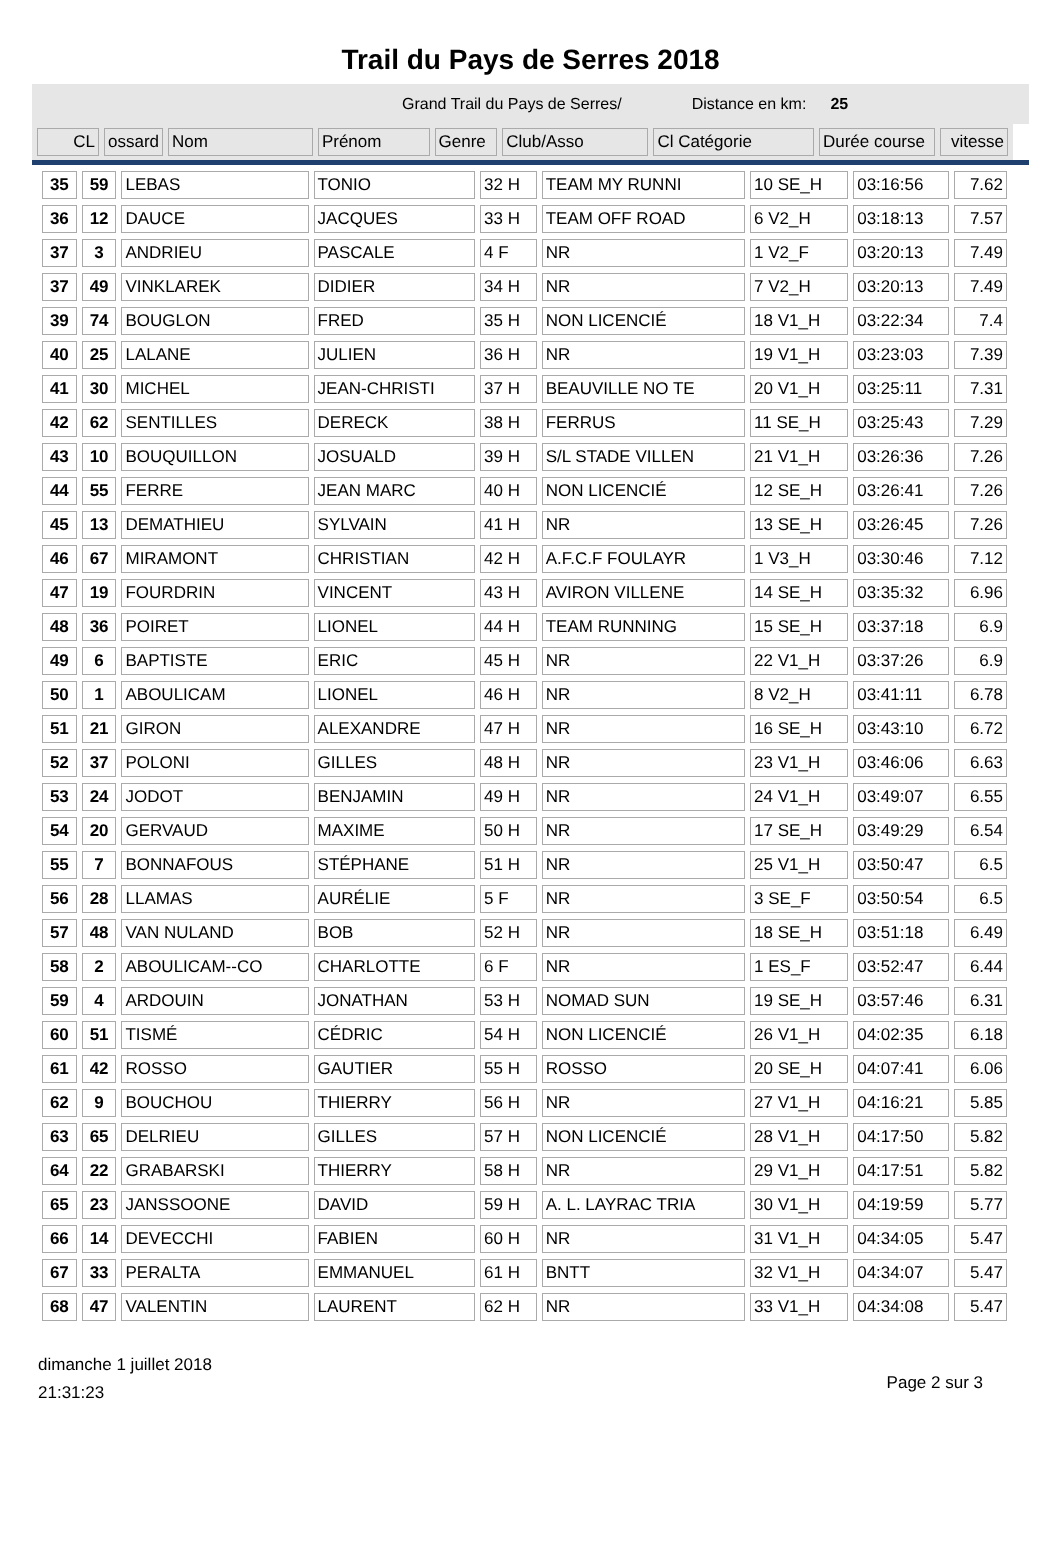Trail du Pays de Serres 2018
Grand Trail du Pays de Serres/ Distance en km: 25
| CL | ossard | Nom | Prénom | Genre | Club/Asso | Cl Catégorie | Durée course | vitesse |
| --- | --- | --- | --- | --- | --- | --- | --- | --- |
| 35 | 59 | LEBAS | TONIO | 32 H | TEAM MY RUNNI | 10 SE_H | 03:16:56 | 7.62 |
| 36 | 12 | DAUCE | JACQUES | 33 H | TEAM OFF ROAD | 6 V2_H | 03:18:13 | 7.57 |
| 37 | 3 | ANDRIEU | PASCALE | 4 F | NR | 1 V2_F | 03:20:13 | 7.49 |
| 37 | 49 | VINKLAREK | DIDIER | 34 H | NR | 7 V2_H | 03:20:13 | 7.49 |
| 39 | 74 | BOUGLON | FRED | 35 H | NON LICENCIÉ | 18 V1_H | 03:22:34 | 7.4 |
| 40 | 25 | LALANE | JULIEN | 36 H | NR | 19 V1_H | 03:23:03 | 7.39 |
| 41 | 30 | MICHEL | JEAN-CHRISTI | 37 H | BEAUVILLE NO TE | 20 V1_H | 03:25:11 | 7.31 |
| 42 | 62 | SENTILLES | DERECK | 38 H | FERRUS | 11 SE_H | 03:25:43 | 7.29 |
| 43 | 10 | BOUQUILLON | JOSUALD | 39 H | S/L STADE VILLEN | 21 V1_H | 03:26:36 | 7.26 |
| 44 | 55 | FERRE | JEAN MARC | 40 H | NON LICENCIÉ | 12 SE_H | 03:26:41 | 7.26 |
| 45 | 13 | DEMATHIEU | SYLVAIN | 41 H | NR | 13 SE_H | 03:26:45 | 7.26 |
| 46 | 67 | MIRAMONT | CHRISTIAN | 42 H | A.F.C.F FOULAYR | 1 V3_H | 03:30:46 | 7.12 |
| 47 | 19 | FOURDRIN | VINCENT | 43 H | AVIRON VILLENE | 14 SE_H | 03:35:32 | 6.96 |
| 48 | 36 | POIRET | LIONEL | 44 H | TEAM RUNNING | 15 SE_H | 03:37:18 | 6.9 |
| 49 | 6 | BAPTISTE | ERIC | 45 H | NR | 22 V1_H | 03:37:26 | 6.9 |
| 50 | 1 | ABOULICAM | LIONEL | 46 H | NR | 8 V2_H | 03:41:11 | 6.78 |
| 51 | 21 | GIRON | ALEXANDRE | 47 H | NR | 16 SE_H | 03:43:10 | 6.72 |
| 52 | 37 | POLONI | GILLES | 48 H | NR | 23 V1_H | 03:46:06 | 6.63 |
| 53 | 24 | JODOT | BENJAMIN | 49 H | NR | 24 V1_H | 03:49:07 | 6.55 |
| 54 | 20 | GERVAUD | MAXIME | 50 H | NR | 17 SE_H | 03:49:29 | 6.54 |
| 55 | 7 | BONNAFOUS | STÉPHANE | 51 H | NR | 25 V1_H | 03:50:47 | 6.5 |
| 56 | 28 | LLAMAS | AURÉLIE | 5 F | NR | 3 SE_F | 03:50:54 | 6.5 |
| 57 | 48 | VAN NULAND | BOB | 52 H | NR | 18 SE_H | 03:51:18 | 6.49 |
| 58 | 2 | ABOULICAM--CO | CHARLOTTE | 6 F | NR | 1 ES_F | 03:52:47 | 6.44 |
| 59 | 4 | ARDOUIN | JONATHAN | 53 H | NOMAD SUN | 19 SE_H | 03:57:46 | 6.31 |
| 60 | 51 | TISMÉ | CÉDRIC | 54 H | NON LICENCIÉ | 26 V1_H | 04:02:35 | 6.18 |
| 61 | 42 | ROSSO | GAUTIER | 55 H | ROSSO | 20 SE_H | 04:07:41 | 6.06 |
| 62 | 9 | BOUCHOU | THIERRY | 56 H | NR | 27 V1_H | 04:16:21 | 5.85 |
| 63 | 65 | DELRIEU | GILLES | 57 H | NON LICENCIÉ | 28 V1_H | 04:17:50 | 5.82 |
| 64 | 22 | GRABARSKI | THIERRY | 58 H | NR | 29 V1_H | 04:17:51 | 5.82 |
| 65 | 23 | JANSSOONE | DAVID | 59 H | A. L. LAYRAC TRIA | 30 V1_H | 04:19:59 | 5.77 |
| 66 | 14 | DEVECCHI | FABIEN | 60 H | NR | 31 V1_H | 04:34:05 | 5.47 |
| 67 | 33 | PERALTA | EMMANUEL | 61 H | BNTT | 32 V1_H | 04:34:07 | 5.47 |
| 68 | 47 | VALENTIN | LAURENT | 62 H | NR | 33 V1_H | 04:34:08 | 5.47 |
dimanche 1 juillet 2018
21:31:23
Page 2 sur 3